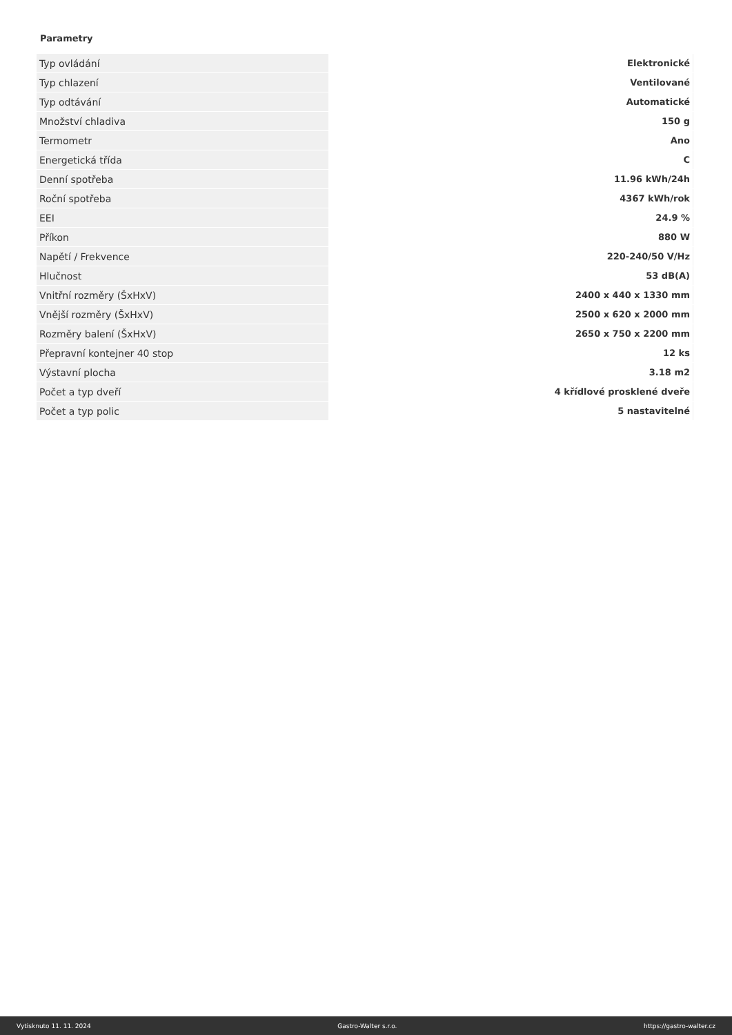Parametry
| Typ ovládání | Elektronické |
| Typ chlazení | Ventilované |
| Typ odtávání | Automatické |
| Množství chladiva | 150 g |
| Termometr | Ano |
| Energetická třída | C |
| Denní spotřeba | 11.96 kWh/24h |
| Roční spotřeba | 4367 kWh/rok |
| EEI | 24.9 % |
| Příkon | 880 W |
| Napětí / Frekvence | 220-240/50 V/Hz |
| Hlučnost | 53 dB(A) |
| Vnitřní rozměry (ŠxHxV) | 2400 x 440 x 1330 mm |
| Vnější rozměry (ŠxHxV) | 2500 x 620 x 2000 mm |
| Rozměry balení (ŠxHxV) | 2650 x 750 x 2200 mm |
| Přepravní kontejner 40 stop | 12 ks |
| Výstavní plocha | 3.18 m2 |
| Počet a typ dveří | 4 křídlové prosklené dveře |
| Počet a typ polic | 5 nastavitelné |
Vytisknuto 11. 11. 2024 Gastro-Walter s.r.o. https://gastro-walter.cz